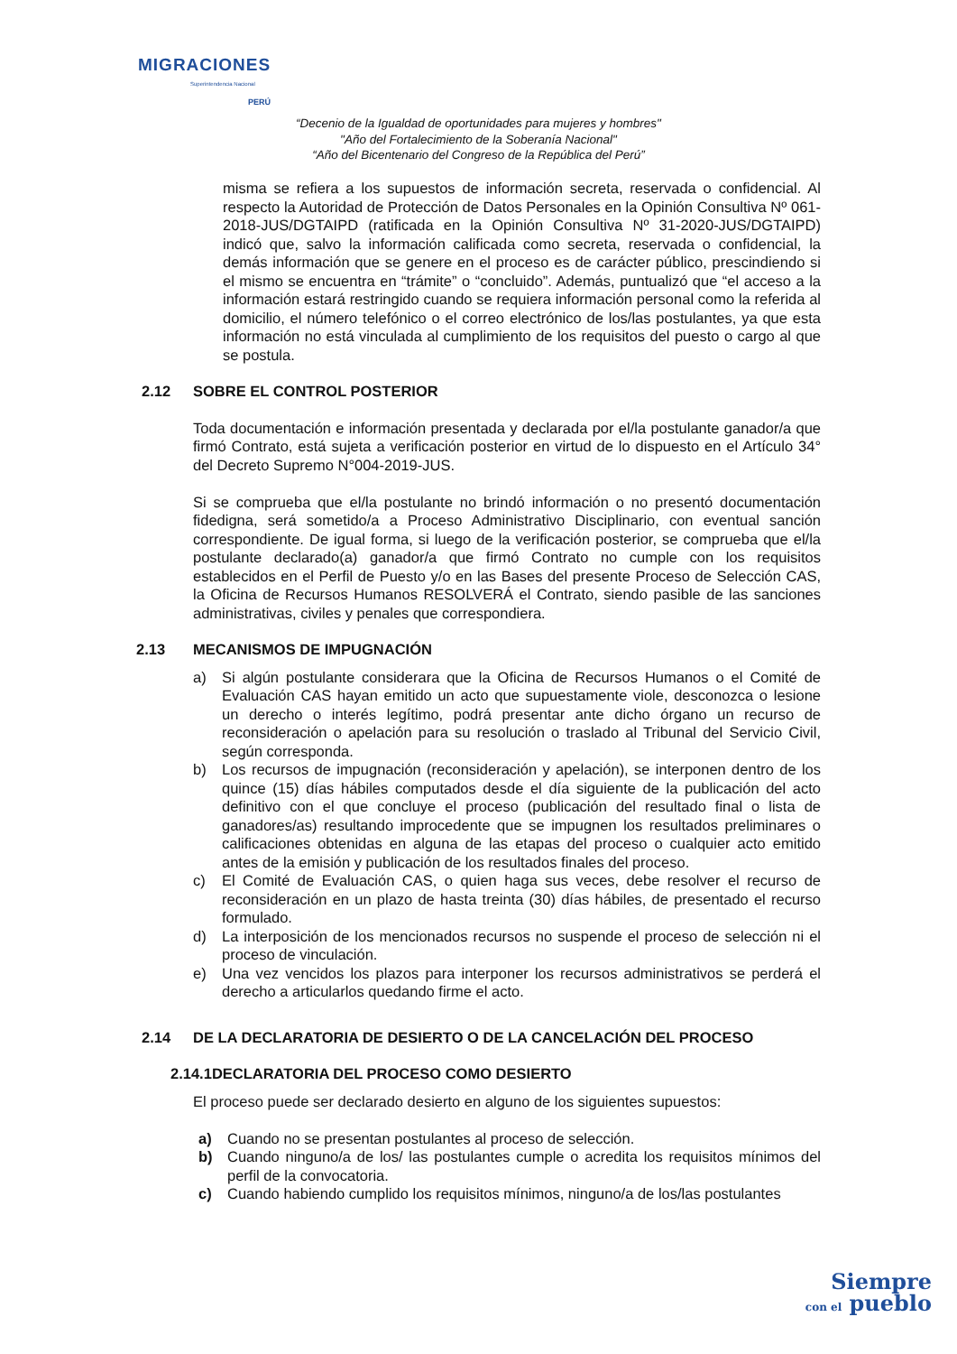MIGRACIONES
Superintendencia Nacional
PERÚ
“Decenio de la Igualdad de oportunidades para mujeres y hombres"
"Año del Fortalecimiento de la Soberanía Nacional"
“Año del Bicentenario del Congreso de la República del Perú”
misma se refiera a los supuestos de información secreta, reservada o confidencial. Al respecto la Autoridad de Protección de Datos Personales en la Opinión Consultiva Nº 061-2018-JUS/DGTAIPD (ratificada en la Opinión Consultiva Nº 31-2020-JUS/DGTAIPD) indicó que, salvo la información calificada como secreta, reservada o confidencial, la demás información que se genere en el proceso es de carácter público, prescindiendo si el mismo se encuentra en “trámite” o “concluido”. Además, puntualizó que “el acceso a la información estará restringido cuando se requiera información personal como la referida al domicilio, el número telefónico o el correo electrónico de los/las postulantes, ya que esta información no está vinculada al cumplimiento de los requisitos del puesto o cargo al que se postula.
2.12 SOBRE EL CONTROL POSTERIOR
Toda documentación e información presentada y declarada por el/la postulante ganador/a que firmó Contrato, está sujeta a verificación posterior en virtud de lo dispuesto en el Artículo 34° del Decreto Supremo N°004-2019-JUS.
Si se comprueba que el/la postulante no brindó información o no presentó documentación fidedigna, será sometido/a a Proceso Administrativo Disciplinario, con eventual sanción correspondiente. De igual forma, si luego de la verificación posterior, se comprueba que el/la postulante declarado(a) ganador/a que firmó Contrato no cumple con los requisitos establecidos en el Perfil de Puesto y/o en las Bases del presente Proceso de Selección CAS, la Oficina de Recursos Humanos RESOLVERÁ el Contrato, siendo pasible de las sanciones administrativas, civiles y penales que correspondiera.
2.13 MECANISMOS DE IMPUGNACIÓN
a) Si algún postulante considerara que la Oficina de Recursos Humanos o el Comité de Evaluación CAS hayan emitido un acto que supuestamente viole, desconozca o lesione un derecho o interés legítimo, podrá presentar ante dicho órgano un recurso de reconsideración o apelación para su resolución o traslado al Tribunal del Servicio Civil, según corresponda.
b) Los recursos de impugnación (reconsideración y apelación), se interponen dentro de los quince (15) días hábiles computados desde el día siguiente de la publicación del acto definitivo con el que concluye el proceso (publicación del resultado final o lista de ganadores/as) resultando improcedente que se impugnen los resultados preliminares o calificaciones obtenidas en alguna de las etapas del proceso o cualquier acto emitido antes de la emisión y publicación de los resultados finales del proceso.
c) El Comité de Evaluación CAS, o quien haga sus veces, debe resolver el recurso de reconsideración en un plazo de hasta treinta (30) días hábiles, de presentado el recurso formulado.
d) La interposición de los mencionados recursos no suspende el proceso de selección ni el proceso de vinculación.
e) Una vez vencidos los plazos para interponer los recursos administrativos se perderá el derecho a articularlos quedando firme el acto.
2.14 DE LA DECLARATORIA DE DESIERTO O DE LA CANCELACIÓN DEL PROCESO
2.14.1 DECLARATORIA DEL PROCESO COMO DESIERTO
El proceso puede ser declarado desierto en alguno de los siguientes supuestos:
a) Cuando no se presentan postulantes al proceso de selección.
b) Cuando ninguno/a de los/ las postulantes cumple o acredita los requisitos mínimos del perfil de la convocatoria.
c) Cuando habiendo cumplido los requisitos mínimos, ninguno/a de los/las postulantes
Siempre
con el pueblo